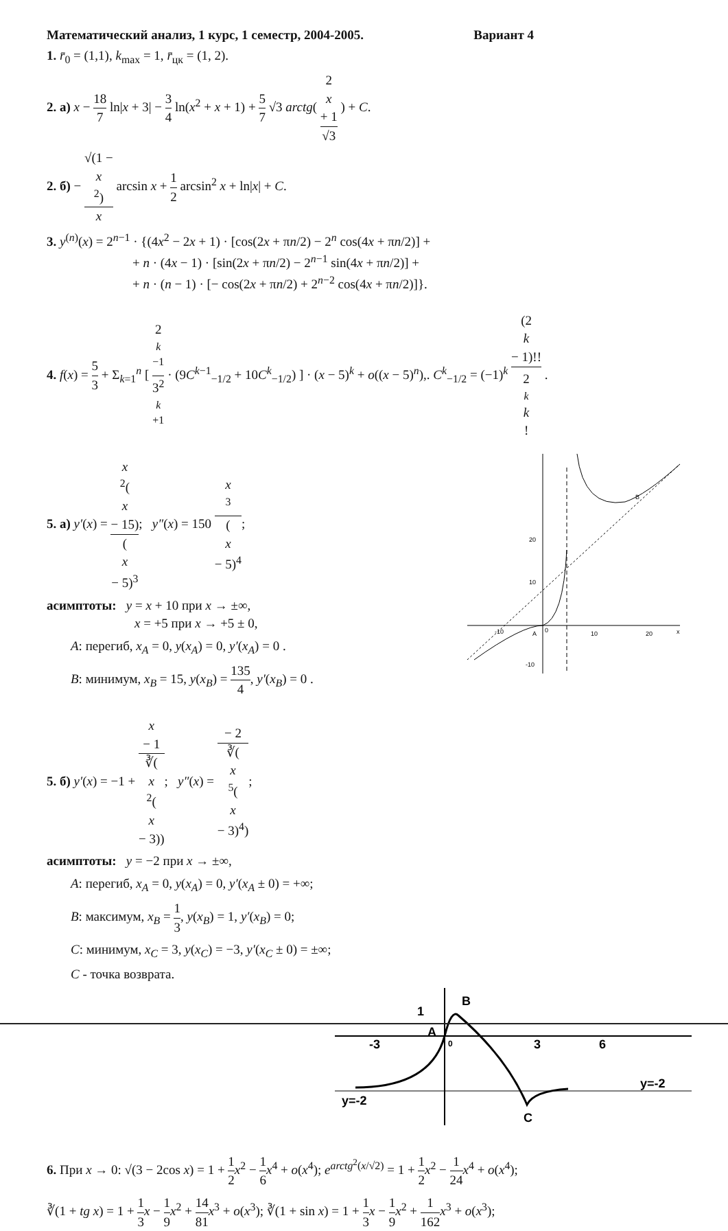Математический анализ, 1 курс, 1 семестр, 2004-2005. Вариант 4
1. r̄<sub>0</sub> = (1,1), k<sub>max</sub> = 1, r̄<sub>цк</sub> = (1, 2).
2. а) x − 18 7 ln|x + 3| − 3 4 ln(x<sup>2</sup> + x + 1) + 5 7 √3 arctg( 2
x
+ 1 √3 ) + C.
2. б) − √(1 −
x
<sup>2</sup>) x arcsin x + 1 2 arcsin<sup>2</sup> x + ln|x| + C.
3. y<sup>(n)</sup>(x) = 2<sup>n−1</sup> · {(4x<sup>2</sup> − 2x + 1) · [cos(2x + πn/2) − 2<sup>n</sup> cos(4x + πn/2)] +
+ n · (4x − 1) · [sin(2x + πn/2) − 2<sup>n−1</sup> sin(4x + πn/2)] +
+ n · (n − 1) · [− cos(2x + πn/2) + 2<sup>n−2</sup> cos(4x + πn/2)]}.
4. f(x) = 5 3 + Σ<sub>k=1</sub><sup>n</sup> [ 2<sup>k −1</sup> 3<sup>2 k +1</sup> · (9C<sup>k−1</sup><sub>−1/2</sub> + 10C<sup>k</sup><sub>−1/2</sub>) ] · (x − 5)<sup>k</sup> + o((x − 5)<sup>n</sup>),. C<sup>k</sup><sub>−1/2</sub> = (−1)<sup>k</sup> (2
k
− 1)!! 2<sup>k</sup>
k! .
5. а) y′(x) = x
<sup>2</sup>(x
− 15) (x
− 5)<sup>3</sup>; y″(x) = 150 x
<sup>3</sup> (x
− 5)<sup>4</sup>;
асимптоты: y = x + 10 при x → ±∞,
x = +5 при x → +5 ± 0,
A: перегиб, x<sub>A</sub> = 0, y(x<sub>A</sub>) = 0, y′(x<sub>A</sub>) = 0 .
B: минимум, x<sub>B</sub> = 15, y(x<sub>B</sub>) = 135 4, y′(x<sub>B</sub>) = 0 .
B
A
0
10
20
x
-10
20
10
-10
5. б) y′(x) = −1 + x
− 1 ∛(x
<sup>2</sup>(x
− 3)); y″(x) = − 2 ∛(x
<sup>5</sup>(x
− 3)<sup>4</sup>);
асимптоты: y = −2 при x → ±∞,
A: перегиб, x<sub>A</sub> = 0, y(x<sub>A</sub>) = 0, y′(x<sub>A</sub> ± 0) = +∞;
B: максимум, x<sub>B</sub> = 1 3, y(x<sub>B</sub>) = 1, y′(x<sub>B</sub>) = 0;
C: минимум, x<sub>C</sub> = 3, y(x<sub>C</sub>) = −3, y′(x<sub>C</sub> ± 0) = ±∞;
C - точка возврата.
-3
3
6
0
A
B
1
C
y=-2
y=-2
6. При x → 0: √(3 − 2cos x) = 1 + 1 2 x<sup>2</sup> − 1 6 x<sup>4</sup> + o(x<sup>4</sup>); e<sup>arctg<sup>2</sup>(x/√2)</sup> = 1 + 1 2 x<sup>2</sup> − 1 24 x<sup>4</sup> + o(x<sup>4</sup>);
∛(1 + tg x) = 1 + 1 3 x − 1 9 x<sup>2</sup> + 14 81 x<sup>3</sup> + o(x<sup>3</sup>); ∛(1 + sin x) = 1 + 1 3 x − 1 9 x<sup>2</sup> + 1 162 x<sup>3</sup> + o(x<sup>3</sup>);